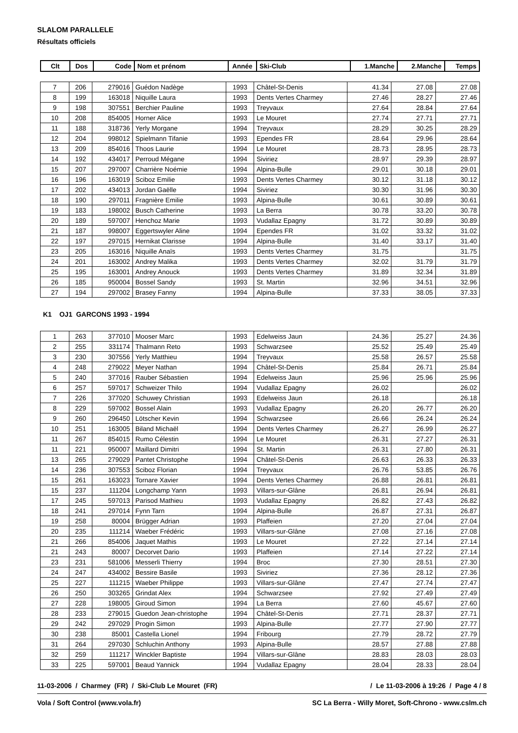SLALOM PARALLELE
Résultats officiels
| Clt | Dos | Code | Nom et prénom | Année | Ski-Club | 1.Manche | 2.Manche | Temps |
| --- | --- | --- | --- | --- | --- | --- | --- | --- |
| 7 | 206 | 279016 | Guédon Nadège | 1993 | Châtel-St-Denis | 41.34 | 27.08 | 27.08 |
| 8 | 199 | 163018 | Niquille Laura | 1993 | Dents Vertes Charmey | 27.46 | 28.27 | 27.46 |
| 9 | 198 | 307551 | Berchier Pauline | 1993 | Treyvaux | 27.64 | 28.84 | 27.64 |
| 10 | 208 | 854005 | Horner Alice | 1993 | Le Mouret | 27.74 | 27.71 | 27.71 |
| 11 | 188 | 318736 | Yerly Morgane | 1994 | Treyvaux | 28.29 | 30.25 | 28.29 |
| 12 | 204 | 998012 | Spielmann Tifanie | 1993 | Ependes FR | 28.64 | 29.96 | 28.64 |
| 13 | 209 | 854016 | Thoos Laurie | 1994 | Le Mouret | 28.73 | 28.95 | 28.73 |
| 14 | 192 | 434017 | Perroud Mégane | 1994 | Siviriez | 28.97 | 29.39 | 28.97 |
| 15 | 207 | 297007 | Charrière Noémie | 1994 | Alpina-Bulle | 29.01 | 30.18 | 29.01 |
| 16 | 196 | 163019 | Sciboz Emilie | 1993 | Dents Vertes Charmey | 30.12 | 31.18 | 30.12 |
| 17 | 202 | 434013 | Jordan Gaëlle | 1994 | Siviriez | 30.30 | 31.96 | 30.30 |
| 18 | 190 | 297011 | Fragnière Emilie | 1993 | Alpina-Bulle | 30.61 | 30.89 | 30.61 |
| 19 | 183 | 198002 | Busch Catherine | 1993 | La Berra | 30.78 | 33.20 | 30.78 |
| 20 | 189 | 597007 | Henchoz Marie | 1993 | Vudallaz Epagny | 31.72 | 30.89 | 30.89 |
| 21 | 187 | 998007 | Eggertswyler Aline | 1994 | Ependes FR | 31.02 | 33.32 | 31.02 |
| 22 | 197 | 297015 | Hernikat Clarisse | 1994 | Alpina-Bulle | 31.40 | 33.17 | 31.40 |
| 23 | 205 | 163016 | Niquille Anaïs | 1993 | Dents Vertes Charmey | 31.75 | | 31.75 |
| 24 | 201 | 163002 | Andrey Malika | 1993 | Dents Vertes Charmey | 32.02 | 31.79 | 31.79 |
| 25 | 195 | 163001 | Andrey Anouck | 1993 | Dents Vertes Charmey | 31.89 | 32.34 | 31.89 |
| 26 | 185 | 950004 | Bossel Sandy | 1993 | St. Martin | 32.96 | 34.51 | 32.96 |
| 27 | 194 | 297002 | Brasey Fanny | 1994 | Alpina-Bulle | 37.33 | 38.05 | 37.33 |
K1 OJ1 GARCONS 1993 - 1994
| 1 | 263 | 377010 | Mooser Marc | 1993 | Edelweiss Jaun | 24.36 | 25.27 | 24.36 |
| 2 | 255 | 331174 | Thalmann Reto | 1993 | Schwarzsee | 25.52 | 25.49 | 25.49 |
| 3 | 230 | 307556 | Yerly Matthieu | 1994 | Treyvaux | 25.58 | 26.57 | 25.58 |
| 4 | 248 | 279022 | Meyer Nathan | 1994 | Châtel-St-Denis | 25.84 | 26.71 | 25.84 |
| 5 | 240 | 377016 | Rauber Sébastien | 1994 | Edelweiss Jaun | 25.96 | 25.96 | 25.96 |
| 6 | 257 | 597017 | Schweizer Thilo | 1994 | Vudallaz Epagny | 26.02 | | 26.02 |
| 7 | 226 | 377020 | Schuwey Christian | 1993 | Edelweiss Jaun | 26.18 | | 26.18 |
| 8 | 229 | 597002 | Bossel Alain | 1993 | Vudallaz Epagny | 26.20 | 26.77 | 26.20 |
| 9 | 260 | 296450 | Lötscher Kevin | 1994 | Schwarzsee | 26.66 | 26.24 | 26.24 |
| 10 | 251 | 163005 | Biland Michaël | 1994 | Dents Vertes Charmey | 26.27 | 26.99 | 26.27 |
| 11 | 267 | 854015 | Rumo Célestin | 1994 | Le Mouret | 26.31 | 27.27 | 26.31 |
| 11 | 221 | 950007 | Maillard Dimitri | 1994 | St. Martin | 26.31 | 27.80 | 26.31 |
| 13 | 265 | 279029 | Pantet Christophe | 1994 | Châtel-St-Denis | 26.63 | 26.33 | 26.33 |
| 14 | 236 | 307553 | Sciboz Florian | 1994 | Treyvaux | 26.76 | 53.85 | 26.76 |
| 15 | 261 | 163023 | Tornare Xavier | 1994 | Dents Vertes Charmey | 26.88 | 26.81 | 26.81 |
| 15 | 237 | 111204 | Longchamp Yann | 1993 | Villars-sur-Glâne | 26.81 | 26.94 | 26.81 |
| 17 | 245 | 597013 | Parisod Mathieu | 1993 | Vudallaz Epagny | 26.82 | 27.43 | 26.82 |
| 18 | 241 | 297014 | Fynn Tarn | 1994 | Alpina-Bulle | 26.87 | 27.31 | 26.87 |
| 19 | 258 | 80004 | Brügger Adrian | 1993 | Plaffeien | 27.20 | 27.04 | 27.04 |
| 20 | 235 | 111214 | Waeber Frédéric | 1993 | Villars-sur-Glâne | 27.08 | 27.16 | 27.08 |
| 21 | 266 | 854006 | Jaquet Mathis | 1993 | Le Mouret | 27.22 | 27.14 | 27.14 |
| 21 | 243 | 80007 | Decorvet Dario | 1993 | Plaffeien | 27.14 | 27.22 | 27.14 |
| 23 | 231 | 581006 | Messerli Thierry | 1994 | Broc | 27.30 | 28.51 | 27.30 |
| 24 | 247 | 434002 | Bessire Basile | 1993 | Siviriez | 27.36 | 28.12 | 27.36 |
| 25 | 227 | 111215 | Waeber Philippe | 1993 | Villars-sur-Glâne | 27.47 | 27.74 | 27.47 |
| 26 | 250 | 303265 | Grindat Alex | 1994 | Schwarzsee | 27.92 | 27.49 | 27.49 |
| 27 | 228 | 198005 | Giroud Simon | 1994 | La Berra | 27.60 | 45.67 | 27.60 |
| 28 | 233 | 279015 | Guedon Jean-christophe | 1994 | Châtel-St-Denis | 27.71 | 28.37 | 27.71 |
| 29 | 242 | 297029 | Progin Simon | 1993 | Alpina-Bulle | 27.77 | 27.90 | 27.77 |
| 30 | 238 | 85001 | Castella Lionel | 1994 | Fribourg | 27.79 | 28.72 | 27.79 |
| 31 | 264 | 297030 | Schluchin Anthony | 1993 | Alpina-Bulle | 28.57 | 27.88 | 27.88 |
| 32 | 259 | 111217 | Winckler Baptiste | 1994 | Villars-sur-Glâne | 28.83 | 28.03 | 28.03 |
| 33 | 225 | 597001 | Beaud Yannick | 1994 | Vudallaz Epagny | 28.04 | 28.33 | 28.04 |
11-03-2006 / Charmey (FR) / Ski-Club Le Mouret (FR) / Le 11-03-2006 à 19:26 / Page 4 / 8
Vola / Soft Control (www.vola.fr) SC La Berra - Willy Moret, Soft-Chrono - www.cslm.ch